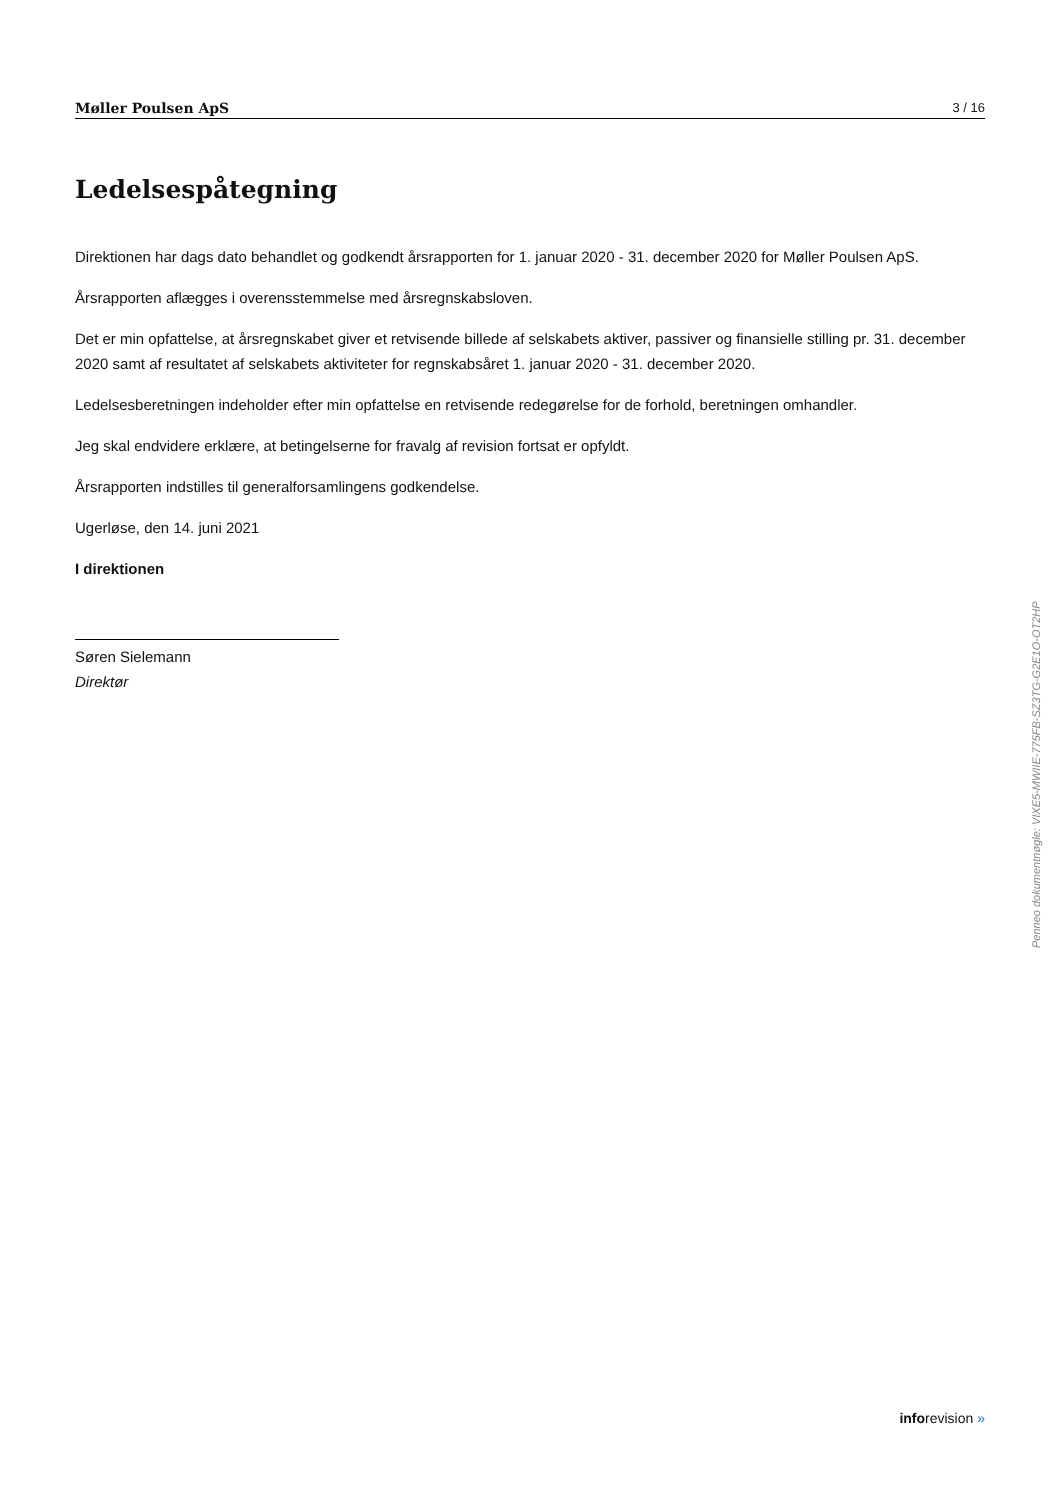Møller Poulsen ApS 3 / 16
Ledelsespåtegning
Direktionen har dags dato behandlet og godkendt årsrapporten for 1. januar 2020 - 31. december 2020 for Møller Poulsen ApS.
Årsrapporten aflægges i overensstemmelse med årsregnskabsloven.
Det er min opfattelse, at årsregnskabet giver et retvisende billede af selskabets aktiver, passiver og finansielle stilling pr. 31. december 2020 samt af resultatet af selskabets aktiviteter for regnskabsåret 1. januar 2020 - 31. december 2020.
Ledelsesberetningen indeholder efter min opfattelse en retvisende redegørelse for de forhold, beretningen omhandler.
Jeg skal endvidere erklære, at betingelserne for fravalg af revision fortsat er opfyldt.
Årsrapporten indstilles til generalforsamlingens godkendelse.
Ugerløse, den 14. juni 2021
I direktionen
Søren Sielemann
Direktør
Penneo dokumentnøgle: VIXE5-MWIIE-775FB-SZ3TG-G2E1O-OT2HP
inforevision »